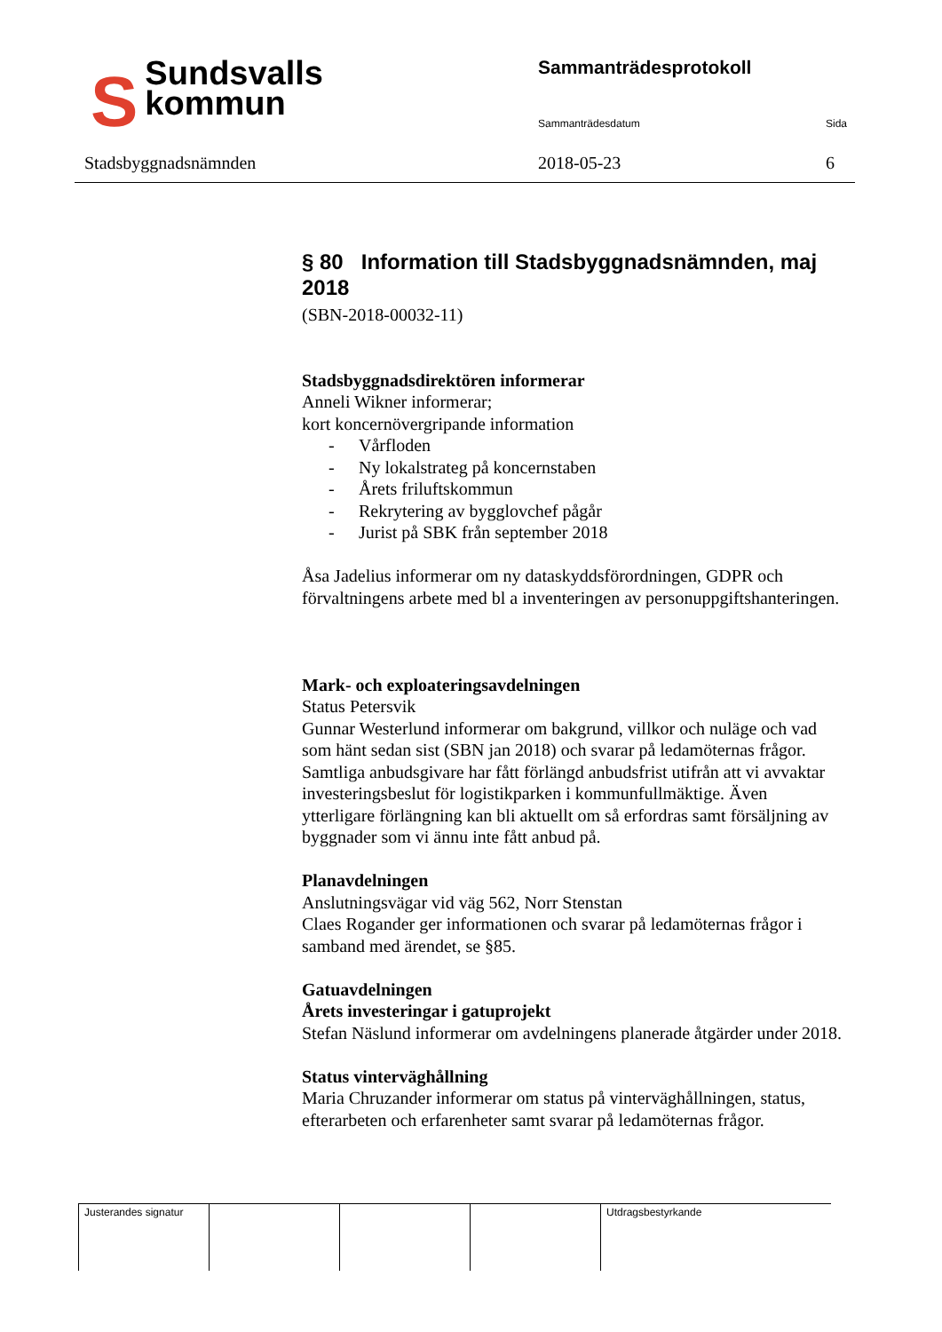SSundsvalls
kommun
Stadsbyggnadsnämnden
Sammanträdesprotokoll
Sammanträdesdatum Sida
2018-05-23 6
§ 80 Information till Stadsbyggnadsnämnden, maj 2018
(SBN-2018-00032-11)
Stadsbyggnadsdirektören informerar
Anneli Wikner informerar;
kort koncernövergripande information
- Vårfloden
- Ny lokalstrateg på koncernstaben
- Årets friluftskommun
- Rekrytering av bygglovchef pågår
- Jurist på SBK från september 2018
Åsa Jadelius informerar om ny dataskyddsförordningen, GDPR och förvaltningens arbete med bl a inventeringen av personuppgiftshanteringen.
Mark- och exploateringsavdelningen
Status Petersvik
Gunnar Westerlund informerar om bakgrund, villkor och nuläge och vad som hänt sedan sist (SBN jan 2018) och svarar på ledamöternas frågor.
Samtliga anbudsgivare har fått förlängd anbudsfrist utifrån att vi avvaktar investeringsbeslut för logistikparken i kommunfullmäktige. Även ytterligare förlängning kan bli aktuellt om så erfordras samt försäljning av byggnader som vi ännu inte fått anbud på.
Planavdelningen
Anslutningsvägar vid väg 562, Norr Stenstan
Claes Rogander ger informationen och svarar på ledamöternas frågor i samband med ärendet, se §85.
Gatuavdelningen
Årets investeringar i gatuprojekt
Stefan Näslund informerar om avdelningens planerade åtgärder under 2018.
Status vinterväghållning
Maria Chruzander informerar om status på vinterväghållningen, status, efterarbeten och erfarenheter samt svarar på ledamöternas frågor.
Justerandes signatur
Utdragsbestyrkande